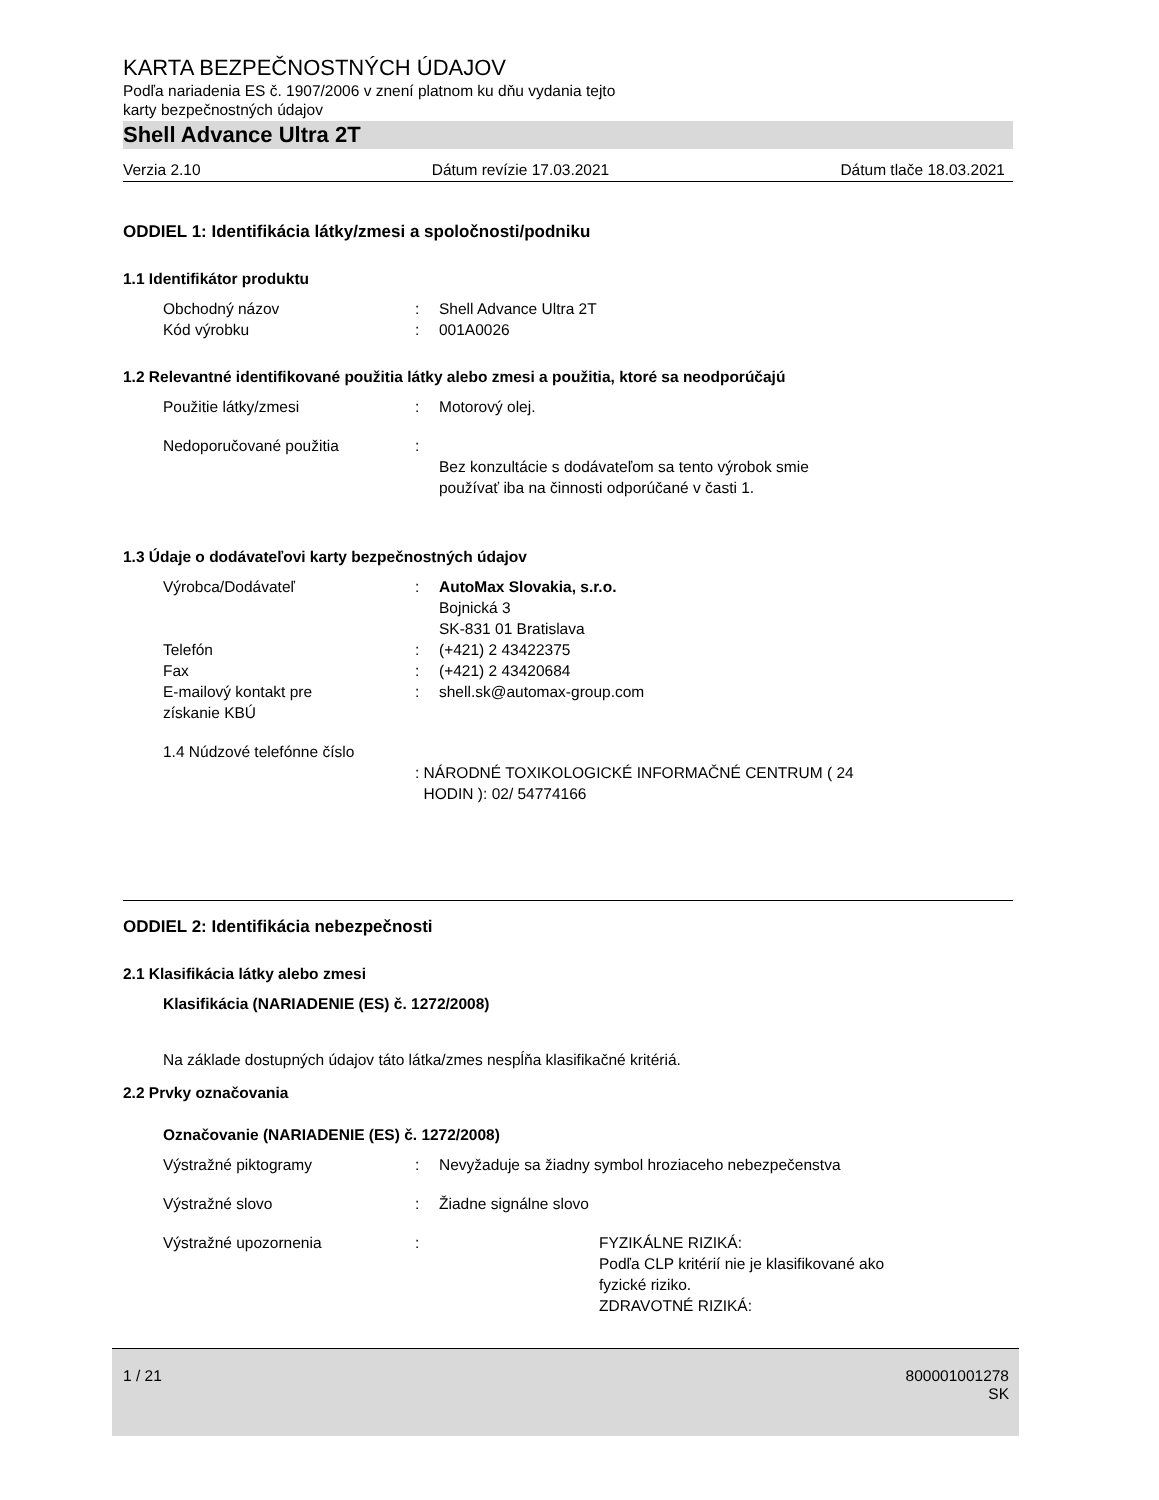KARTA BEZPEČNOSTNÝCH ÚDAJOV
Podľa nariadenia ES č. 1907/2006 v znení platnom ku dňu vydania tejto
karty bezpečnostných údajov
Shell Advance Ultra 2T
Verzia 2.10 Dátum revízie 17.03.2021 Dátum tlače 18.03.2021
ODDIEL 1: Identifikácia látky/zmesi a spoločnosti/podniku
1.1 Identifikátor produktu
Obchodný názov : Shell Advance Ultra 2T
Kód výrobku : 001A0026
1.2 Relevantné identifikované použitia látky alebo zmesi a použitia, ktoré sa neodporúčajú
Použitie látky/zmesi : Motorový olej.
Nedoporučované použitia :
Bez konzultácie s dodávateľom sa tento výrobok smie
používať iba na činnosti odporúčané v časti 1.
1.3 Údaje o dodávateľovi karty bezpečnostných údajov
Výrobca/Dodávateľ : AutoMax Slovakia, s.r.o.
Bojnická 3
SK-831 01 Bratislava
Telefón : (+421) 2 43422375
Fax : (+421) 2 43420684
E-mailový kontakt pre
získanie KBÚ
: shell.sk@automax-group.com
1.4 Núdzové telefónne číslo
: NÁRODNÉ TOXIKOLOGICKÉ INFORMAČNÉ CENTRUM ( 24
HODIN ): 02/ 54774166
ODDIEL 2: Identifikácia nebezpečnosti
2.1 Klasifikácia látky alebo zmesi
Klasifikácia (NARIADENIE (ES) č. 1272/2008)
Na základe dostupných údajov táto látka/zmes nespĺňa klasifikačné kritériá.
2.2 Prvky označovania
Označovanie (NARIADENIE (ES) č. 1272/2008)
Výstražné piktogramy : Nevyžaduje sa žiadny symbol hroziaceho nebezpečenstva
Výstražné slovo : Žiadne signálne slovo
Výstražné upozornenia : FYZIKÁLNE RIZIKÁ:
Podľa CLP kritérií nie je klasifikované ako
fyzické riziko.
ZDRAVOTNÉ RIZIKÁ:
1 / 21 800001001278
SK